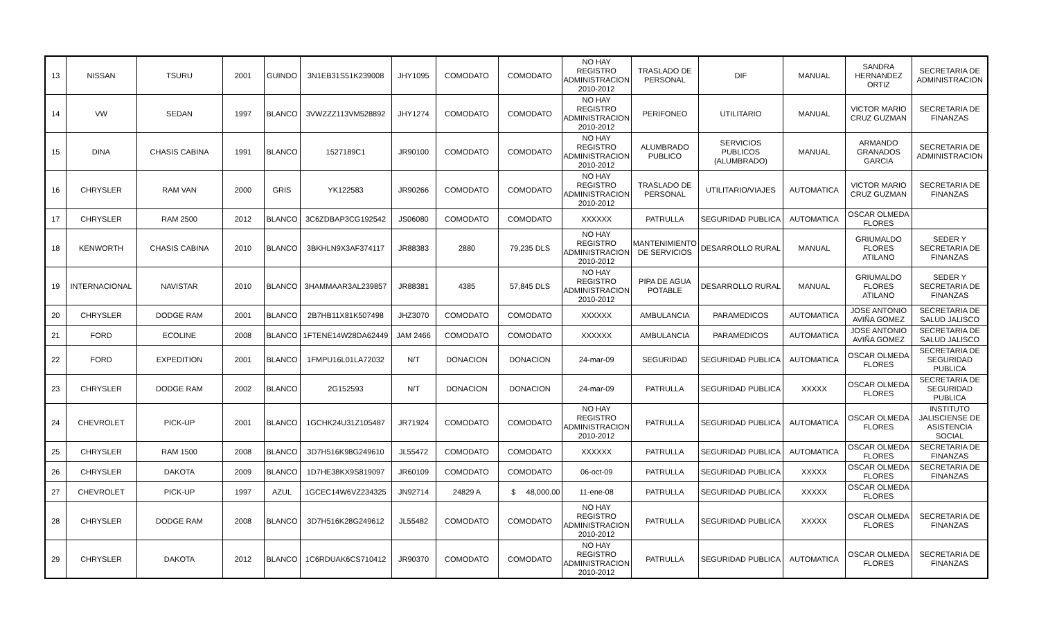| 13 | NISSAN | TSURU | 2001 | GUINDO | 3N1EB31S51K239008 | JHY1095 | COMODATO | COMODATO | NO HAY REGISTRO ADMINISTRACION 2010-2012 | TRASLADO DE PERSONAL | DIF | MANUAL | SANDRA HERNANDEZ ORTIZ | SECRETARIA DE ADMINISTRACION |
| 14 | VW | SEDAN | 1997 | BLANCO | 3VWZZZ113VM528892 | JHY1274 | COMODATO | COMODATO | NO HAY REGISTRO ADMINISTRACION 2010-2012 | PERIFONEO | UTILITARIO | MANUAL | VICTOR MARIO CRUZ GUZMAN | SECRETARIA DE FINANZAS |
| 15 | DINA | CHASIS CABINA | 1991 | BLANCO | 1527189C1 | JR90100 | COMODATO | COMODATO | NO HAY REGISTRO ADMINISTRACION 2010-2012 | ALUMBRADO PUBLICO | SERVICIOS PUBLICOS (ALUMBRADO) | MANUAL | ARMANDO GRANADOS GARCIA | SECRETARIA DE ADMINISTRACION |
| 16 | CHRYSLER | RAM VAN | 2000 | GRIS | YK122583 | JR90266 | COMODATO | COMODATO | NO HAY REGISTRO ADMINISTRACION 2010-2012 | TRASLADO DE PERSONAL | UTILITARIO/VIAJES | AUTOMATICA | VICTOR MARIO CRUZ GUZMAN | SECRETARIA DE FINANZAS |
| 17 | CHRYSLER | RAM 2500 | 2012 | BLANCO | 3C6ZDBAP3CG192542 | JS06080 | COMODATO | COMODATO | XXXXXX | PATRULLA | SEGURIDAD PUBLICA | AUTOMATICA | OSCAR OLMEDA FLORES | |
| 18 | KENWORTH | CHASIS CABINA | 2010 | BLANCO | 3BKHLN9X3AF374117 | JR88383 | 2880 | 79,235 DLS | NO HAY REGISTRO ADMINISTRACION 2010-2012 | MANTENIMIENTO DE SERVICIOS | DESARROLLO RURAL | MANUAL | GRIUMALDO FLORES ATILANO | SEDER Y SECRETARIA DE FINANZAS |
| 19 | INTERNACIONAL | NAVISTAR | 2010 | BLANCO | 3HAMMAAR3AL239857 | JR88381 | 4385 | 57,845 DLS | NO HAY REGISTRO ADMINISTRACION 2010-2012 | PIPA DE AGUA POTABLE | DESARROLLO RURAL | MANUAL | GRIUMALDO FLORES ATILANO | SEDER Y SECRETARIA DE FINANZAS |
| 20 | CHRYSLER | DODGE RAM | 2001 | BLANCO | 2B7HB11X81K507498 | JHZ3070 | COMODATO | COMODATO | XXXXXX | AMBULANCIA | PARAMEDICOS | AUTOMATICA | JOSE ANTONIO AVIÑA GOMEZ | SECRETARIA DE SALUD JALISCO |
| 21 | FORD | ECOLINE | 2008 | BLANCO | 1FTENE14W28DA62449 | JAM 2466 | COMODATO | COMODATO | XXXXXX | AMBULANCIA | PARAMEDICOS | AUTOMATICA | JOSE ANTONIO AVIÑA GOMEZ | SECRETARIA DE SALUD JALISCO |
| 22 | FORD | EXPEDITION | 2001 | BLANCO | 1FMPU16L01LA72032 | N/T | DONACION | DONACION | 24-mar-09 | SEGURIDAD | SEGURIDAD PUBLICA | AUTOMATICA | OSCAR OLMEDA FLORES | SECRETARIA DE SEGURIDAD PUBLICA |
| 23 | CHRYSLER | DODGE RAM | 2002 | BLANCO | 2G152593 | N/T | DONACION | DONACION | 24-mar-09 | PATRULLA | SEGURIDAD PUBLICA | XXXXX | OSCAR OLMEDA FLORES | SECRETARIA DE SEGURIDAD PUBLICA |
| 24 | CHEVROLET | PICK-UP | 2001 | BLANCO | 1GCHK24U31Z105487 | JR71924 | COMODATO | COMODATO | NO HAY REGISTRO ADMINISTRACION 2010-2012 | PATRULLA | SEGURIDAD PUBLICA | AUTOMATICA | OSCAR OLMEDA FLORES | INSTITUTO JALISCIENSE DE ASISTENCIA SOCIAL |
| 25 | CHRYSLER | RAM 1500 | 2008 | BLANCO | 3D7H516K98G249610 | JL55472 | COMODATO | COMODATO | XXXXXX | PATRULLA | SEGURIDAD PUBLICA | AUTOMATICA | OSCAR OLMEDA FLORES | SECRETARIA DE FINANZAS |
| 26 | CHRYSLER | DAKOTA | 2009 | BLANCO | 1D7HE38KX9S819097 | JR60109 | COMODATO | COMODATO | 06-oct-09 | PATRULLA | SEGURIDAD PUBLICA | XXXXX | OSCAR OLMEDA FLORES | SECRETARIA DE FINANZAS |
| 27 | CHEVROLET | PICK-UP | 1997 | AZUL | 1GCEC14W6VZ234325 | JN92714 | 24829 A | $ 48,000.00 | 11-ene-08 | PATRULLA | SEGURIDAD PUBLICA | XXXXX | OSCAR OLMEDA FLORES | |
| 28 | CHRYSLER | DODGE RAM | 2008 | BLANCO | 3D7H516K28G249612 | JL55482 | COMODATO | COMODATO | NO HAY REGISTRO ADMINISTRACION 2010-2012 | PATRULLA | SEGURIDAD PUBLICA | XXXXX | OSCAR OLMEDA FLORES | SECRETARIA DE FINANZAS |
| 29 | CHRYSLER | DAKOTA | 2012 | BLANCO | 1C6RDUAK6CS710412 | JR90370 | COMODATO | COMODATO | NO HAY REGISTRO ADMINISTRACION 2010-2012 | PATRULLA | SEGURIDAD PUBLICA | AUTOMATICA | OSCAR OLMEDA FLORES | SECRETARIA DE FINANZAS |